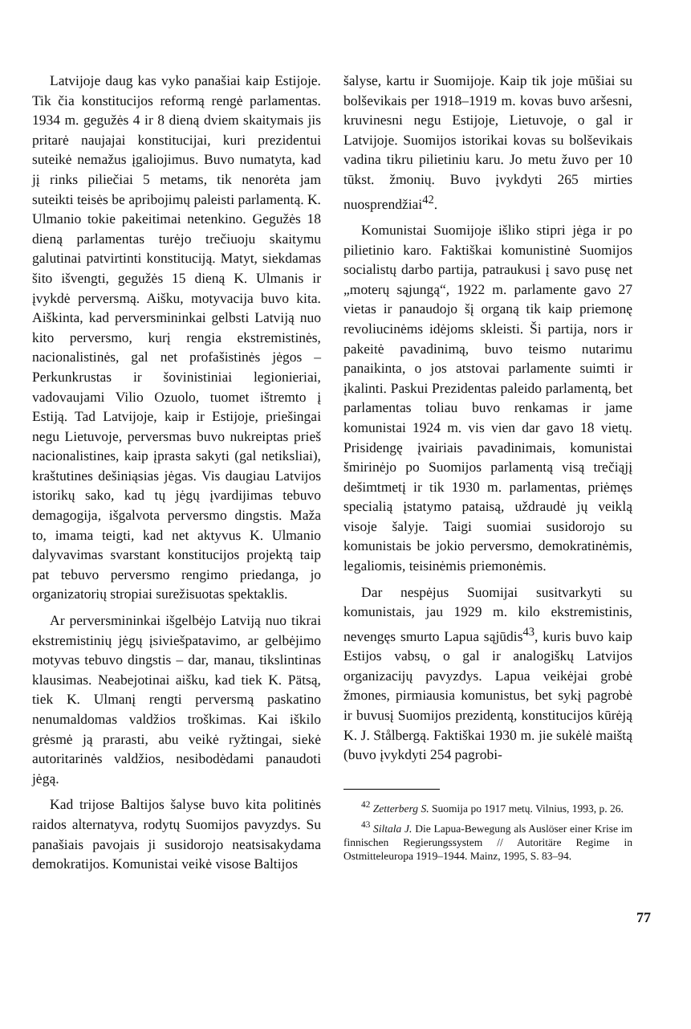Latvijoje daug kas vyko panašiai kaip Estijoje. Tik čia konstitucijos reformą rengė parlamentas. 1934 m. gegužės 4 ir 8 dieną dviem skaitymais jis pritarė naujajai konstitucijai, kuri prezidentui suteikė nemažus įgaliojimus. Buvo numatyta, kad jį rinks piliečiai 5 metams, tik nenorėta jam suteikti teisės be apribojimų paleisti parlamentą. K. Ulmanio tokie pakeitimai netenkino. Gegužės 18 dieną parlamentas turėjo trečiuoju skaitymu galutinai patvirtinti konstituciją. Matyt, siekdamas šito išvengti, gegužės 15 dieną K. Ulmanis ir įvykdė perversmą. Aišku, motyvacija buvo kita. Aiškinta, kad perversmininkai gelbsti Latviją nuo kito perversmo, kurį rengia ekstremistinės, nacionalistinės, gal net profašistinės jėgos – Perkunkrustas ir šovinistiniai legionieriai, vadovaujami Vilio Ozuolo, tuomet ištremto į Estiją. Tad Latvijoje, kaip ir Estijoje, priešingai negu Lietuvoje, perversmas buvo nukreiptas prieš nacionalistines, kaip įprasta sakyti (gal netiksliai), kraštutines dešiniąsias jėgas. Vis daugiau Latvijos istorikų sako, kad tų jėgų įvardijimas tebuvo demagogija, išgalvota perversmo dingstis. Maža to, imama teigti, kad net aktyvus K. Ulmanio dalyvavimas svarstant konstitucijos projektą taip pat tebuvo perversmo rengimo priedanga, jo organizatorių stropiai surežisuotas spektaklis.
Ar perversmininkai išgelbėjo Latviją nuo tikrai ekstremistinių jėgų įsiviešpatavimo, ar gelbėjimo motyvas tebuvo dingstis – dar, manau, tikslintinas klausimas. Neabejotinai aišku, kad tiek K. Pätsą, tiek K. Ulmanį rengti perversmą paskatino nenumaldomas valdžios troškimas. Kai iškilo grėsmė ją prarasti, abu veikė ryžtingai, siekė autoritarinės valdžios, nesibodėdami panaudoti jėgą.
Kad trijose Baltijos šalyse buvo kita politinės raidos alternatyva, rodytų Suomijos pavyzdys. Su panašiais pavojais ji susidorojo neatsisakydama demokratijos. Komunistai veikė visose Baltijos
šalyse, kartu ir Suomijoje. Kaip tik joje mūšiai su bolševikais per 1918–1919 m. kovas buvo aršesni, kruvinesni negu Estijoje, Lietuvoje, o gal ir Latvijoje. Suomijos istorikai kovas su bolševikais vadina tikru pilietiniu karu. Jo metu žuvo per 10 tūkst. žmonių. Buvo įvykdyti 265 mirties nuosprendžiai<sup>42</sup>.
Komunistai Suomijoje išliko stipri jėga ir po pilietinio karo. Faktiškai komunistinė Suomijos socialistų darbo partija, patraukusi į savo pusę net „moterų sąjungą“, 1922 m. parlamente gavo 27 vietas ir panaudojo šį organą tik kaip priemonę revoliucinėms idėjoms skleisti. Ši partija, nors ir pakeitė pavadinimą, buvo teismo nutarimu panaikinta, o jos atstovai parlamente suimti ir įkalinti. Paskui Prezidentas paleido parlamentą, bet parlamentas toliau buvo renkamas ir jame komunistai 1924 m. vis vien dar gavo 18 vietų. Prisidengę įvairiais pavadinimais, komunistai šmirinėjo po Suomijos parlamentą visą trečiąjį dešimtmetį ir tik 1930 m. parlamentas, priėmęs specialią įstatymo pataisą, uždraudė jų veiklą visoje šalyje. Taigi suomiai susidorojo su komunistais be jokio perversmo, demokratinėmis, legaliomis, teisinėmis priemonėmis.
Dar nespėjus Suomijai susitvarkyti su komunistais, jau 1929 m. kilo ekstremistinis, nevengęs smurto Lapua sąjūdis<sup>43</sup>, kuris buvo kaip Estijos vabsų, o gal ir analogiškų Latvijos organizacijų pavyzdys. Lapua veikėjai grobė žmones, pirmiausia komunistus, bet sykį pagrobė ir buvusį Suomijos prezidentą, konstitucijos kūrėją K. J. Stålbergą. Faktiškai 1930 m. jie sukėlė maištą (buvo įvykdyti 254 pagrobi-
<sup>42</sup> Zetterberg S. Suomija po 1917 metų. Vilnius, 1993, p. 26.
<sup>43</sup> Siltala J. Die Lapua-Bewegung als Auslöser einer Krise im finnischen Regierungssystem // Autoritäre Regime in Ostmitteleuropa 1919–1944. Mainz, 1995, S. 83–94.
77